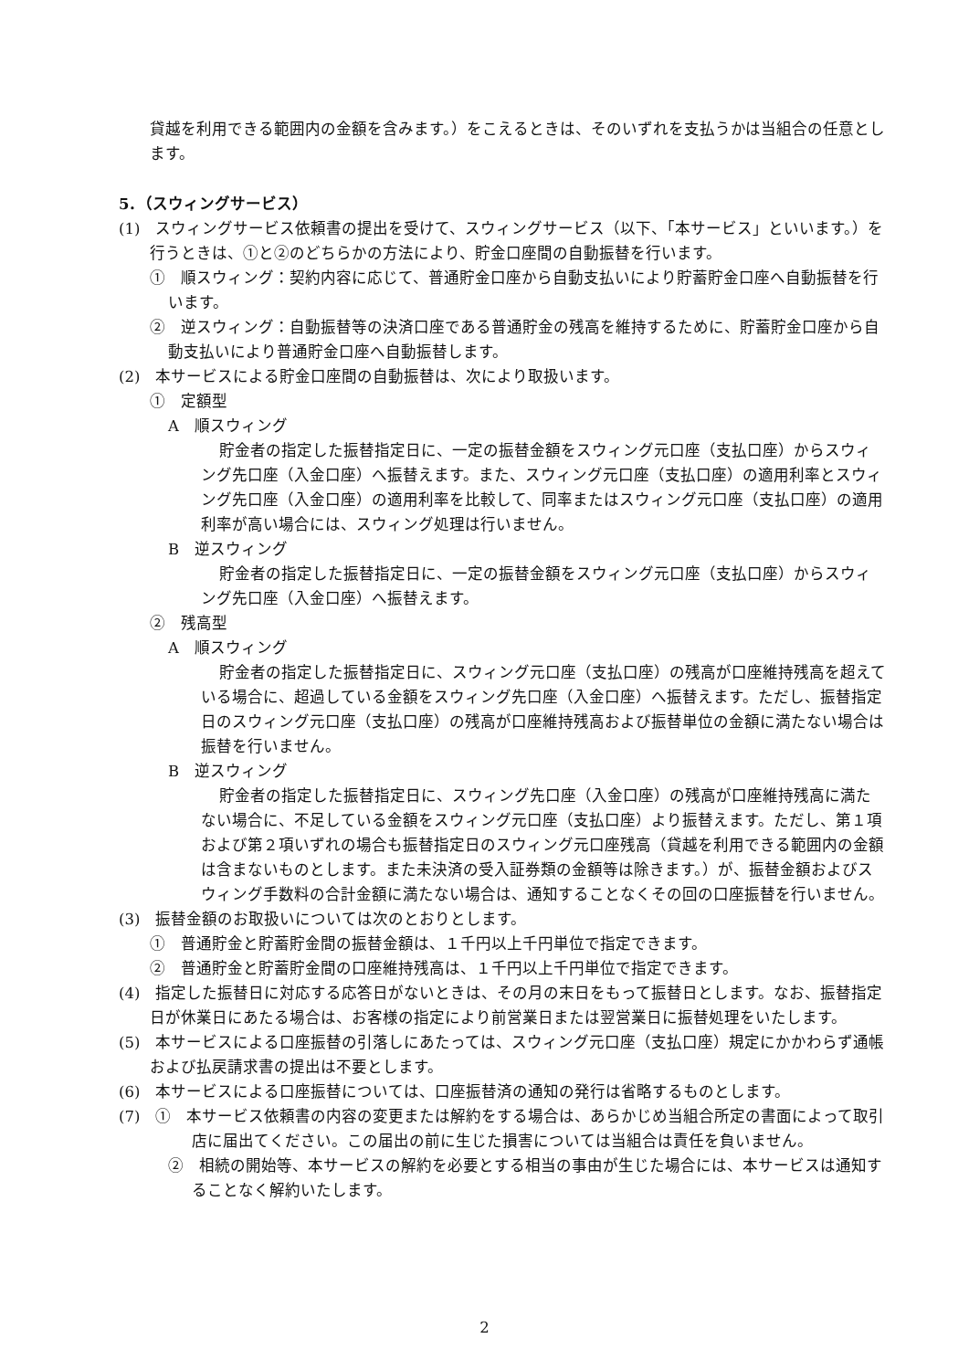貸越を利用できる範囲内の金額を含みます。）をこえるときは、そのいずれを支払うかは当組合の任意とします。
5．（スウィングサービス）
(1)　スウィングサービス依頼書の提出を受けて、スウィングサービス（以下、「本サービス」といいます。）を行うときは、①と②のどちらかの方法により、貯金口座間の自動振替を行います。
①　順スウィング：契約内容に応じて、普通貯金口座から自動支払いにより貯蓄貯金口座へ自動振替を行います。
②　逆スウィング：自動振替等の決済口座である普通貯金の残高を維持するために、貯蓄貯金口座から自動支払いにより普通貯金口座へ自動振替します。
(2)　本サービスによる貯金口座間の自動振替は、次により取扱います。
①　定額型
A　順スウィング
貯金者の指定した振替指定日に、一定の振替金額をスウィング元口座（支払口座）からスウィング先口座（入金口座）へ振替えます。また、スウィング元口座（支払口座）の適用利率とスウィング先口座（入金口座）の適用利率を比較して、同率またはスウィング元口座（支払口座）の適用利率が高い場合には、スウィング処理は行いません。
B　逆スウィング
貯金者の指定した振替指定日に、一定の振替金額をスウィング元口座（支払口座）からスウィング先口座（入金口座）へ振替えます。
②　残高型
A　順スウィング
貯金者の指定した振替指定日に、スウィング元口座（支払口座）の残高が口座維持残高を超えている場合に、超過している金額をスウィング先口座（入金口座）へ振替えます。ただし、振替指定日のスウィング元口座（支払口座）の残高が口座維持残高および振替単位の金額に満たない場合は振替を行いません。
B　逆スウィング
貯金者の指定した振替指定日に、スウィング先口座（入金口座）の残高が口座維持残高に満たない場合に、不足している金額をスウィング元口座（支払口座）より振替えます。ただし、第１項および第２項いずれの場合も振替指定日のスウィング元口座残高（貸越を利用できる範囲内の金額は含まないものとします。また未決済の受入証券類の金額等は除きます。）が、振替金額およびスウィング手数料の合計金額に満たない場合は、通知することなくその回の口座振替を行いません。
(3)　振替金額のお取扱いについては次のとおりとします。
①　普通貯金と貯蓄貯金間の振替金額は、１千円以上千円単位で指定できます。
②　普通貯金と貯蓄貯金間の口座維持残高は、１千円以上千円単位で指定できます。
(4)　指定した振替日に対応する応答日がないときは、その月の末日をもって振替日とします。なお、振替指定日が休業日にあたる場合は、お客様の指定により前営業日または翌営業日に振替処理をいたします。
(5)　本サービスによる口座振替の引落しにあたっては、スウィング元口座（支払口座）規定にかかわらず通帳および払戻請求書の提出は不要とします。
(6)　本サービスによる口座振替については、口座振替済の通知の発行は省略するものとします。
(7)　①　本サービス依頼書の内容の変更または解約をする場合は、あらかじめ当組合所定の書面によって取引店に届出てください。この届出の前に生じた損害については当組合は責任を負いません。
②　相続の開始等、本サービスの解約を必要とする相当の事由が生じた場合には、本サービスは通知することなく解約いたします。
2